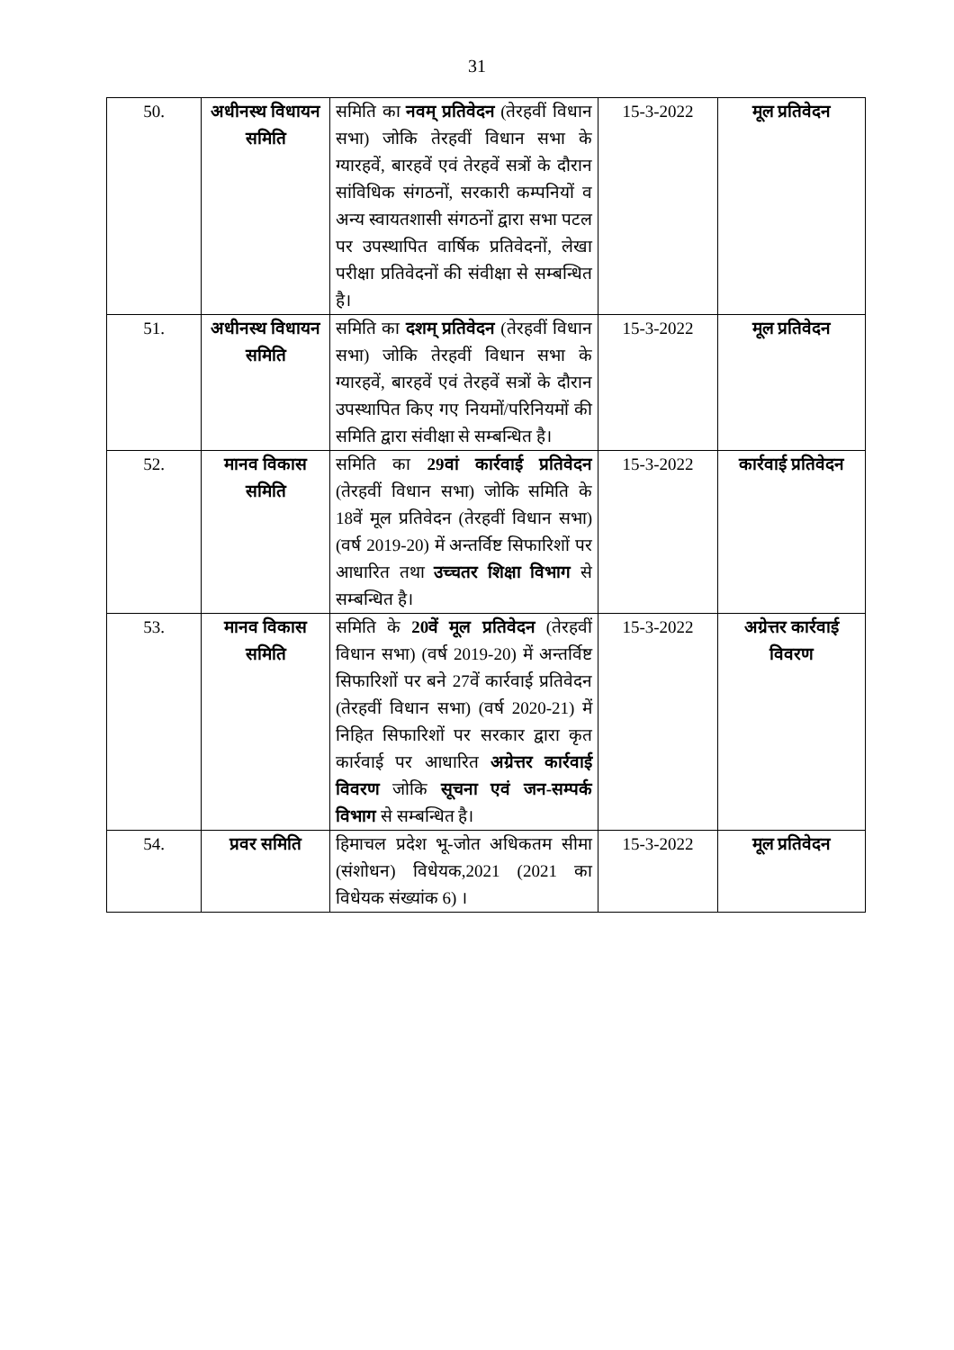31
| 50. | अधीनस्थ विधायन समिति | समिति का नवम् प्रतिवेदन (तेरहवीं विधान सभा) जोकि तेरहवीं विधान सभा के ग्यारहवें, बारहवें एवं तेरहवें सत्रों के दौरान सांविधिक संगठनों, सरकारी कम्पनियों व अन्य स्वायतशासी संगठनों द्वारा सभा पटल पर उपस्थापित वार्षिक प्रतिवेदनों, लेखा परीक्षा प्रतिवेदनों की संवीक्षा से सम्बन्धित है। | 15-3-2022 | मूल प्रतिवेदन |
| 51. | अधीनस्थ विधायन समिति | समिति का दशम् प्रतिवेदन (तेरहवीं विधान सभा) जोकि तेरहवीं विधान सभा के ग्यारहवें, बारहवें एवं तेरहवें सत्रों के दौरान उपस्थापित किए गए नियमों/परिनियमों की समिति द्वारा संवीक्षा से सम्बन्धित है। | 15-3-2022 | मूल प्रतिवेदन |
| 52. | मानव विकास समिति | समिति का 29वां कार्रवाई प्रतिवेदन (तेरहवीं विधान सभा) जोकि समिति के 18वें मूल प्रतिवेदन (तेरहवीं विधान सभा) (वर्ष 2019-20) में अन्तर्विष्ट सिफारिशों पर आधारित तथा उच्चतर शिक्षा विभाग से सम्बन्धित है। | 15-3-2022 | कार्रवाई प्रतिवेदन |
| 53. | मानव विकास समिति | समिति के 20वें मूल प्रतिवेदन (तेरहवीं विधान सभा) (वर्ष 2019-20) में अन्तर्विष्ट सिफारिशों पर बने 27वें कार्रवाई प्रतिवेदन (तेरहवीं विधान सभा) (वर्ष 2020-21) में निहित सिफारिशों पर सरकार द्वारा कृत कार्रवाई पर आधारित अग्रेत्तर कार्रवाई विवरण जोकि सूचना एवं जन-सम्पर्क विभाग से सम्बन्धित है। | 15-3-2022 | अग्रेत्तर कार्रवाई विवरण |
| 54. | प्रवर समिति | हिमाचल प्रदेश भू-जोत अधिकतम सीमा (संशोधन) विधेयक,2021 (2021 का विधेयक संख्यांक 6) । | 15-3-2022 | मूल प्रतिवेदन |